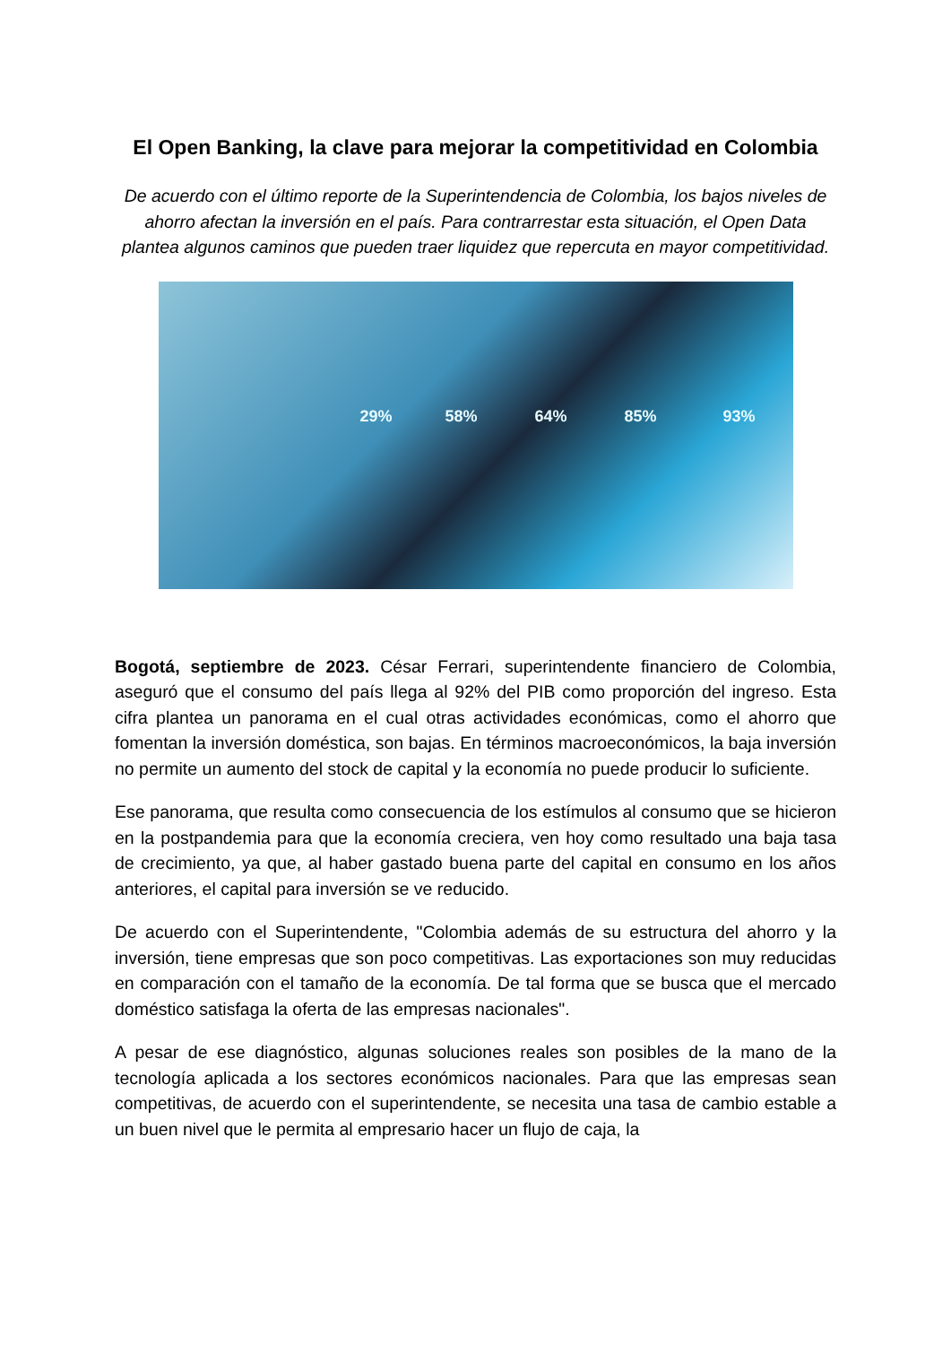El Open Banking, la clave para mejorar la competitividad en Colombia
De acuerdo con el último reporte de la Superintendencia de Colombia, los bajos niveles de ahorro afectan la inversión en el país. Para contrarrestar esta situación, el Open Data plantea algunos caminos que pueden traer liquidez que repercuta en mayor competitividad.
29% 58% 64% 85% 93%
Bogotá, septiembre de 2023. César Ferrari, superintendente financiero de Colombia, aseguró que el consumo del país llega al 92% del PIB como proporción del ingreso. Esta cifra plantea un panorama en el cual otras actividades económicas, como el ahorro que fomentan la inversión doméstica, son bajas. En términos macroeconómicos, la baja inversión no permite un aumento del stock de capital y la economía no puede producir lo suficiente.
Ese panorama, que resulta como consecuencia de los estímulos al consumo que se hicieron en la postpandemia para que la economía creciera, ven hoy como resultado una baja tasa de crecimiento, ya que, al haber gastado buena parte del capital en consumo en los años anteriores, el capital para inversión se ve reducido.
De acuerdo con el Superintendente, "Colombia además de su estructura del ahorro y la inversión, tiene empresas que son poco competitivas. Las exportaciones son muy reducidas en comparación con el tamaño de la economía. De tal forma que se busca que el mercado doméstico satisfaga la oferta de las empresas nacionales".
A pesar de ese diagnóstico, algunas soluciones reales son posibles de la mano de la tecnología aplicada a los sectores económicos nacionales. Para que las empresas sean competitivas, de acuerdo con el superintendente, se necesita una tasa de cambio estable a un buen nivel que le permita al empresario hacer un flujo de caja, la